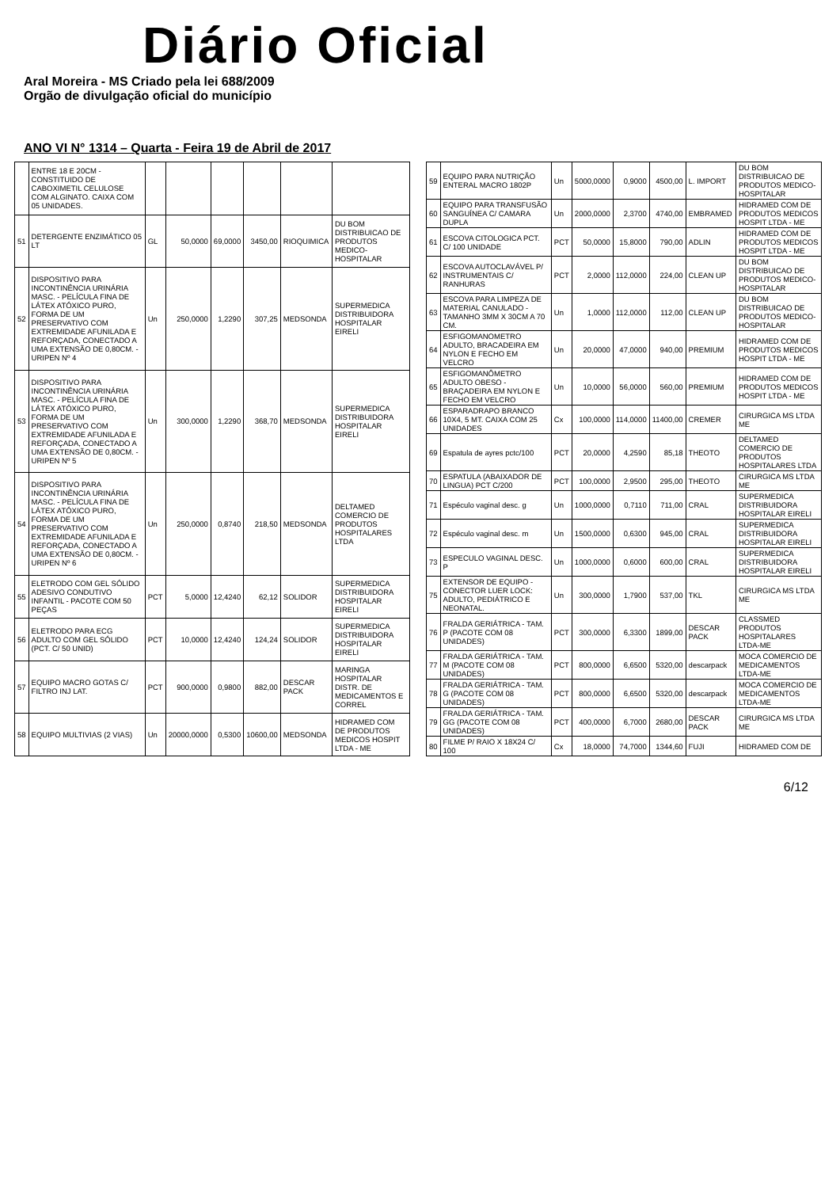Diário Oficial
Aral Moreira - MS Criado pela lei 688/2009
Orgão de divulgação oficial do município
ANO VI N° 1314 – Quarta - Feira 19 de Abril de 2017
| | ENTRE 18 E 20CM - CONSTITUIDO DE CABOXIMETIL CELULOSE COM ALGINATO. CAIXA COM 05 UNIDADES. | | | | | | |
| 51 | DETERGENTE ENZIMÁTICO 05 LT | GL | 50,0000 | 69,0000 | 3450,00 | RIOQUIMICA | DU BOM DISTRIBUICAO DE PRODUTOS MEDICO-HOSPITALAR |
| 52 | DISPOSITIVO PARA INCONTINÊNCIA URINÁRIA MASC. - PELÍCULA FINA DE LÁTEX ATÓXICO PURO, FORMA DE UM PRESERVATIVO COM EXTREMIDADE AFUNILADA E REFORÇADA, CONECTADO A UMA EXTENSÃO DE 0,80CM. - URIPEN Nº 4 | Un | 250,0000 | 1,2290 | 307,25 | MEDSONDA | SUPERMEDICA DISTRIBUIDORA HOSPITALAR EIRELI |
| 53 | DISPOSITIVO PARA INCONTINÊNCIA URINÁRIA MASC. - PELÍCULA FINA DE LÁTEX ATÓXICO PURO, FORMA DE UM PRESERVATIVO COM EXTREMIDADE AFUNILADA E REFORÇADA, CONECTADO A UMA EXTENSÃO DE 0,80CM. - URIPEN Nº 5 | Un | 300,0000 | 1,2290 | 368,70 | MEDSONDA | SUPERMEDICA DISTRIBUIDORA HOSPITALAR EIRELI |
| 54 | DISPOSITIVO PARA INCONTINÊNCIA URINÁRIA MASC. - PELÍCULA FINA DE LÁTEX ATÓXICO PURO, FORMA DE UM PRESERVATIVO COM EXTREMIDADE AFUNILADA E REFORÇADA, CONECTADO A UMA EXTENSÃO DE 0,80CM. - URIPEN Nº 6 | Un | 250,0000 | 0,8740 | 218,50 | MEDSONDA | DELTAMED COMERCIO DE PRODUTOS HOSPITALARES LTDA |
| 55 | ELETRODO COM GEL SÓLIDO ADESIVO CONDUTIVO INFANTIL - PACOTE COM 50 PEÇAS | PCT | 5,0000 | 12,4240 | 62,12 | SOLIDOR | SUPERMEDICA DISTRIBUIDORA HOSPITALAR EIRELI |
| 56 | ELETRODO PARA ECG ADULTO COM GEL SÓLIDO (PCT. C/ 50 UNID) | PCT | 10,0000 | 12,4240 | 124,24 | SOLIDOR | SUPERMEDICA DISTRIBUIDORA HOSPITALAR EIRELI |
| 57 | EQUIPO MACRO GOTAS C/ FILTRO INJ LAT. | PCT | 900,0000 | 0,9800 | 882,00 | DESCAR PACK | MARINGA HOSPITALAR DISTR. DE MEDICAMENTOS E CORREL |
| 58 | EQUIPO MULTIVIAS (2 VIAS) | Un | 20000,0000 | 0,5300 | 10600,00 | MEDSONDA | HIDRAMED COM DE PRODUTOS MEDICOS HOSPIT LTDA - ME |
| 59 | EQUIPO PARA NUTRIÇÃO ENTERAL MACRO 1802P | Un | 5000,0000 | 0,9000 | 4500,00 | L. IMPORT | DU BOM DISTRIBUICAO DE PRODUTOS MEDICO-HOSPITALAR |
| 60 | EQUIPO PARA TRANSFUSÃO SANGUÍNEA C/ CAMARA DUPLA | Un | 2000,0000 | 2,3700 | 4740,00 | EMBRAMED | HIDRAMED COM DE PRODUTOS MEDICOS HOSPIT LTDA - ME |
| 61 | ESCOVA CITOLOGICA PCT. C/ 100 UNIDADE | PCT | 50,0000 | 15,8000 | 790,00 | ADLIN | HIDRAMED COM DE PRODUTOS MEDICOS HOSPIT LTDA - ME |
| 62 | ESCOVA AUTOCLAVÁVEL P/ INSTRUMENTAIS C/ RANHURAS | PCT | 2,0000 | 112,0000 | 224,00 | CLEAN UP | DU BOM DISTRIBUICAO DE PRODUTOS MEDICO-HOSPITALAR |
| 63 | ESCOVA PARA LIMPEZA DE MATERIAL CANULADO - TAMANHO 3MM X 30CM A 70 CM. | Un | 1,0000 | 112,0000 | 112,00 | CLEAN UP | DU BOM DISTRIBUICAO DE PRODUTOS MEDICO-HOSPITALAR |
| 64 | ESFIGOMANOMETRO ADULTO, BRACADEIRA EM NYLON E FECHO EM VELCRO | Un | 20,0000 | 47,0000 | 940,00 | PREMIUM | HIDRAMED COM DE PRODUTOS MEDICOS HOSPIT LTDA - ME |
| 65 | ESFIGOMANÔMETRO ADULTO OBESO - BRAÇADEIRA EM NYLON E FECHO EM VELCRO | Un | 10,0000 | 56,0000 | 560,00 | PREMIUM | HIDRAMED COM DE PRODUTOS MEDICOS HOSPIT LTDA - ME |
| 66 | ESPARADRAPO BRANCO 10X4, 5 MT. CAIXA COM 25 UNIDADES | Cx | 100,0000 | 114,0000 | 11400,00 | CREMER | CIRURGICA MS LTDA ME |
| 69 | Espatula de ayres pctc/100 | PCT | 20,0000 | 4,2590 | 85,18 | THEOTO | DELTAMED COMERCIO DE PRODUTOS HOSPITALARES LTDA |
| 70 | ESPATULA (ABAIXADOR DE LINGUA) PCT C/200 | PCT | 100,0000 | 2,9500 | 295,00 | THEOTO | CIRURGICA MS LTDA ME |
| 71 | Espéculo vaginal desc. g | Un | 1000,0000 | 0,7110 | 711,00 | CRAL | SUPERMEDICA DISTRIBUIDORA HOSPITALAR EIRELI |
| 72 | Espéculo vaginal desc. m | Un | 1500,0000 | 0,6300 | 945,00 | CRAL | SUPERMEDICA DISTRIBUIDORA HOSPITALAR EIRELI |
| 73 | ESPECULO VAGINAL DESC. P | Un | 1000,0000 | 0,6000 | 600,00 | CRAL | SUPERMEDICA DISTRIBUIDORA HOSPITALAR EIRELI |
| 75 | EXTENSOR DE EQUIPO - CONECTOR LUER LOCK: ADULTO, PEDIÁTRICO E NEONATAL. | Un | 300,0000 | 1,7900 | 537,00 | TKL | CIRURGICA MS LTDA ME |
| 76 | FRALDA GERIÁTRICA - TAM. P (PACOTE COM 08 UNIDADES) | PCT | 300,0000 | 6,3300 | 1899,00 | DESCAR PACK | CLASSMED PRODUTOS HOSPITALARES LTDA-ME |
| 77 | FRALDA GERIÁTRICA - TAM. M (PACOTE COM 08 UNIDADES) | PCT | 800,0000 | 6,6500 | 5320,00 | descarpack | MOCA COMERCIO DE MEDICAMENTOS LTDA-ME |
| 78 | FRALDA GERIÁTRICA - TAM. G (PACOTE COM 08 UNIDADES) | PCT | 800,0000 | 6,6500 | 5320,00 | descarpack | MOCA COMERCIO DE MEDICAMENTOS LTDA-ME |
| 79 | FRALDA GERIÁTRICA - TAM. GG (PACOTE COM 08 UNIDADES) | PCT | 400,0000 | 6,7000 | 2680,00 | DESCAR PACK | CIRURGICA MS LTDA ME |
| 80 | FILME P/ RAIO X 18X24 C/ 100 | Cx | 18,0000 | 74,7000 | 1344,60 | FUJI | HIDRAMED COM DE |
6/12